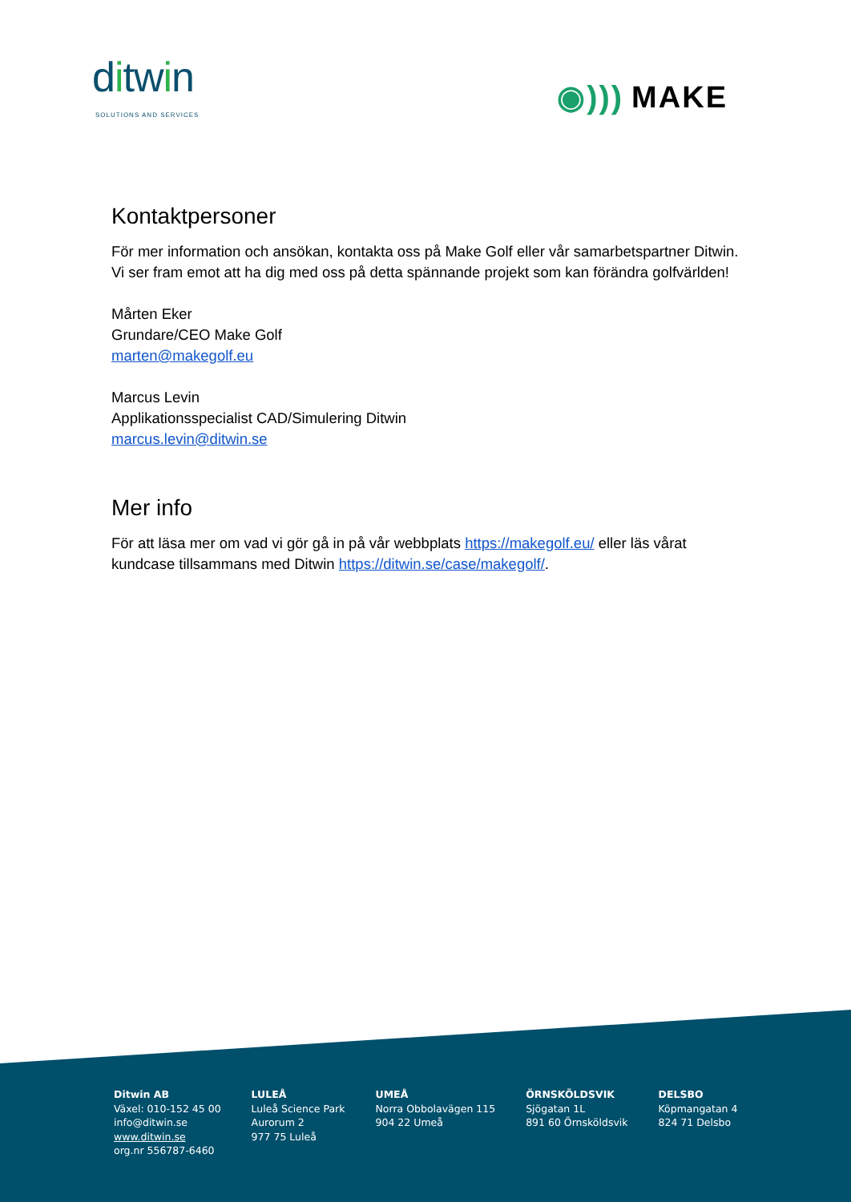ditwin
SOLUTIONS AND SERVICES
◉))) MAKE
Kontaktpersoner
För mer information och ansökan, kontakta oss på Make Golf eller vår samarbetspartner Ditwin. Vi ser fram emot att ha dig med oss på detta spännande projekt som kan förändra golfvärlden!
Mårten Eker
Grundare/CEO Make Golf
marten@makegolf.eu
Marcus Levin
Applikationsspecialist CAD/Simulering Ditwin
marcus.levin@ditwin.se
Mer info
För att läsa mer om vad vi gör gå in på vår webbplats https://makegolf.eu/ eller läs vårat kundcase tillsammans med Ditwin https://ditwin.se/case/makegolf/.
Ditwin AB
Växel: 010-152 45 00
info@ditwin.se
www.ditwin.se
org.nr 556787-6460
LULEÅ
Luleå Science Park
Aurorum 2
977 75 Luleå
UMEÅ
Norra Obbolavägen 115
904 22 Umeå
ÖRNSKÖLDSVIK
Sjögatan 1L
891 60 Örnsköldsvik
DELSBO
Köpmangatan 4
824 71 Delsbo